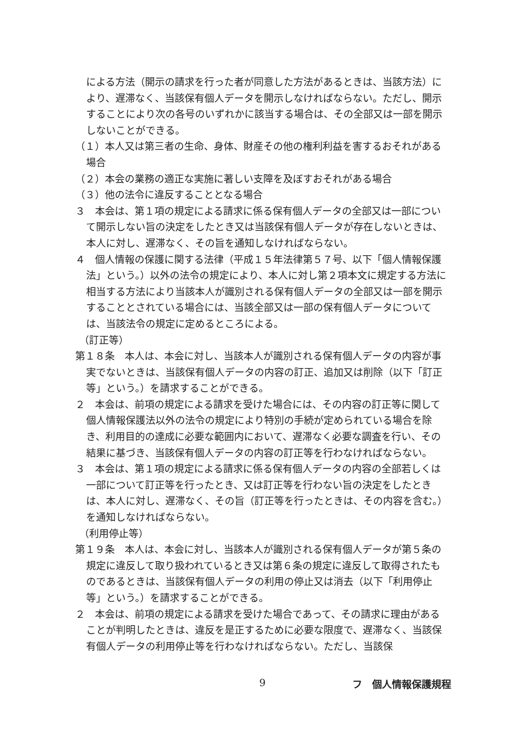による方法（開示の請求を行った者が同意した方法があるときは、当該方法）により、遅滞なく、当該保有個人データを開示しなければならない。ただし、開示することにより次の各号のいずれかに該当する場合は、その全部又は一部を開示しないことができる。
（１）本人又は第三者の生命、身体、財産その他の権利利益を害するおそれがある場合
（２）本会の業務の適正な実施に著しい支障を及ぼすおそれがある場合
（３）他の法令に違反することとなる場合
３　本会は、第１項の規定による請求に係る保有個人データの全部又は一部について開示しない旨の決定をしたとき又は当該保有個人データが存在しないときは、本人に対し、遅滞なく、その旨を通知しなければならない。
４　個人情報の保護に関する法律（平成１５年法律第５７号、以下「個人情報保護法」という。）以外の法令の規定により、本人に対し第２項本文に規定する方法に相当する方法により当該本人が識別される保有個人データの全部又は一部を開示することとされている場合には、当該全部又は一部の保有個人データについては、当該法令の規定に定めるところによる。
（訂正等）
第１８条　本人は、本会に対し、当該本人が識別される保有個人データの内容が事実でないときは、当該保有個人データの内容の訂正、追加又は削除（以下「訂正等」という。）を請求することができる。
２　本会は、前項の規定による請求を受けた場合には、その内容の訂正等に関して個人情報保護法以外の法令の規定により特別の手続が定められている場合を除き、利用目的の達成に必要な範囲内において、遅滞なく必要な調査を行い、その結果に基づき、当該保有個人データの内容の訂正等を行わなければならない。
３　本会は、第１項の規定による請求に係る保有個人データの内容の全部若しくは一部について訂正等を行ったとき、又は訂正等を行わない旨の決定をしたときは、本人に対し、遅滞なく、その旨（訂正等を行ったときは、その内容を含む。）を通知しなければならない。
（利用停止等）
第１９条　本人は、本会に対し、当該本人が識別される保有個人データが第５条の規定に違反して取り扱われているとき又は第６条の規定に違反して取得されたものであるときは、当該保有個人データの利用の停止又は消去（以下「利用停止等」という。）を請求することができる。
２　本会は、前項の規定による請求を受けた場合であって、その請求に理由があることが判明したときは、違反を是正するために必要な限度で、遅滞なく、当該保有個人データの利用停止等を行わなければならない。ただし、当該保
9 フ　個人情報保護規程